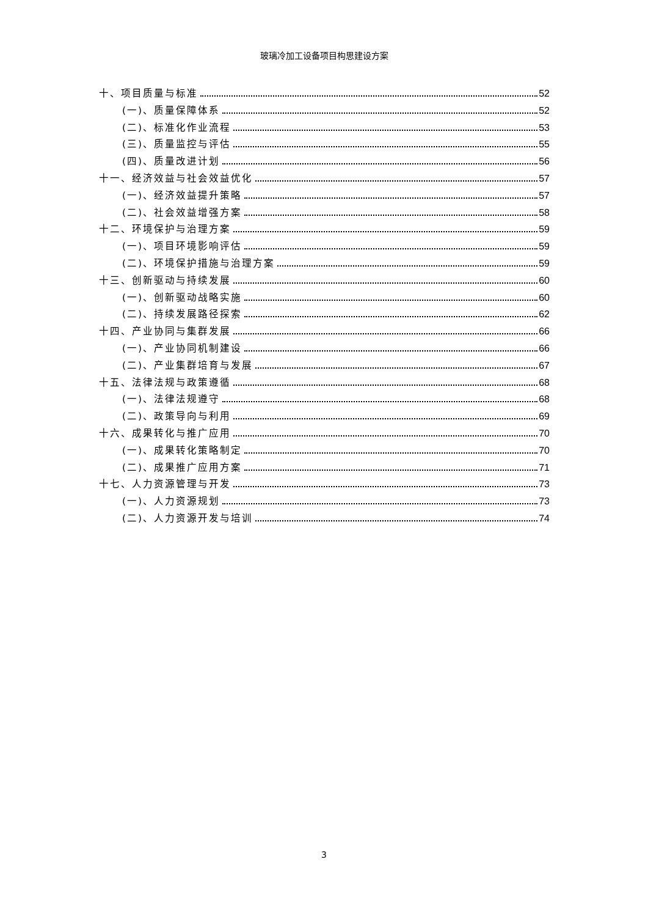玻璃冷加工设备项目构思建设方案
十、项目质量与标准 52
(一)、质量保障体系 52
(二)、标准化作业流程 53
(三)、质量监控与评估 55
(四)、质量改进计划 56
十一、经济效益与社会效益优化 57
(一)、经济效益提升策略 57
(二)、社会效益增强方案 58
十二、环境保护与治理方案 59
(一)、项目环境影响评估 59
(二)、环境保护措施与治理方案 59
十三、创新驱动与持续发展 60
(一)、创新驱动战略实施 60
(二)、持续发展路径探索 62
十四、产业协同与集群发展 66
(一)、产业协同机制建设 66
(二)、产业集群培育与发展 67
十五、法律法规与政策遵循 68
(一)、法律法规遵守 68
(二)、政策导向与利用 69
十六、成果转化与推广应用 70
(一)、成果转化策略制定 70
(二)、成果推广应用方案 71
十七、人力资源管理与开发 73
(一)、人力资源规划 73
(二)、人力资源开发与培训 74
3